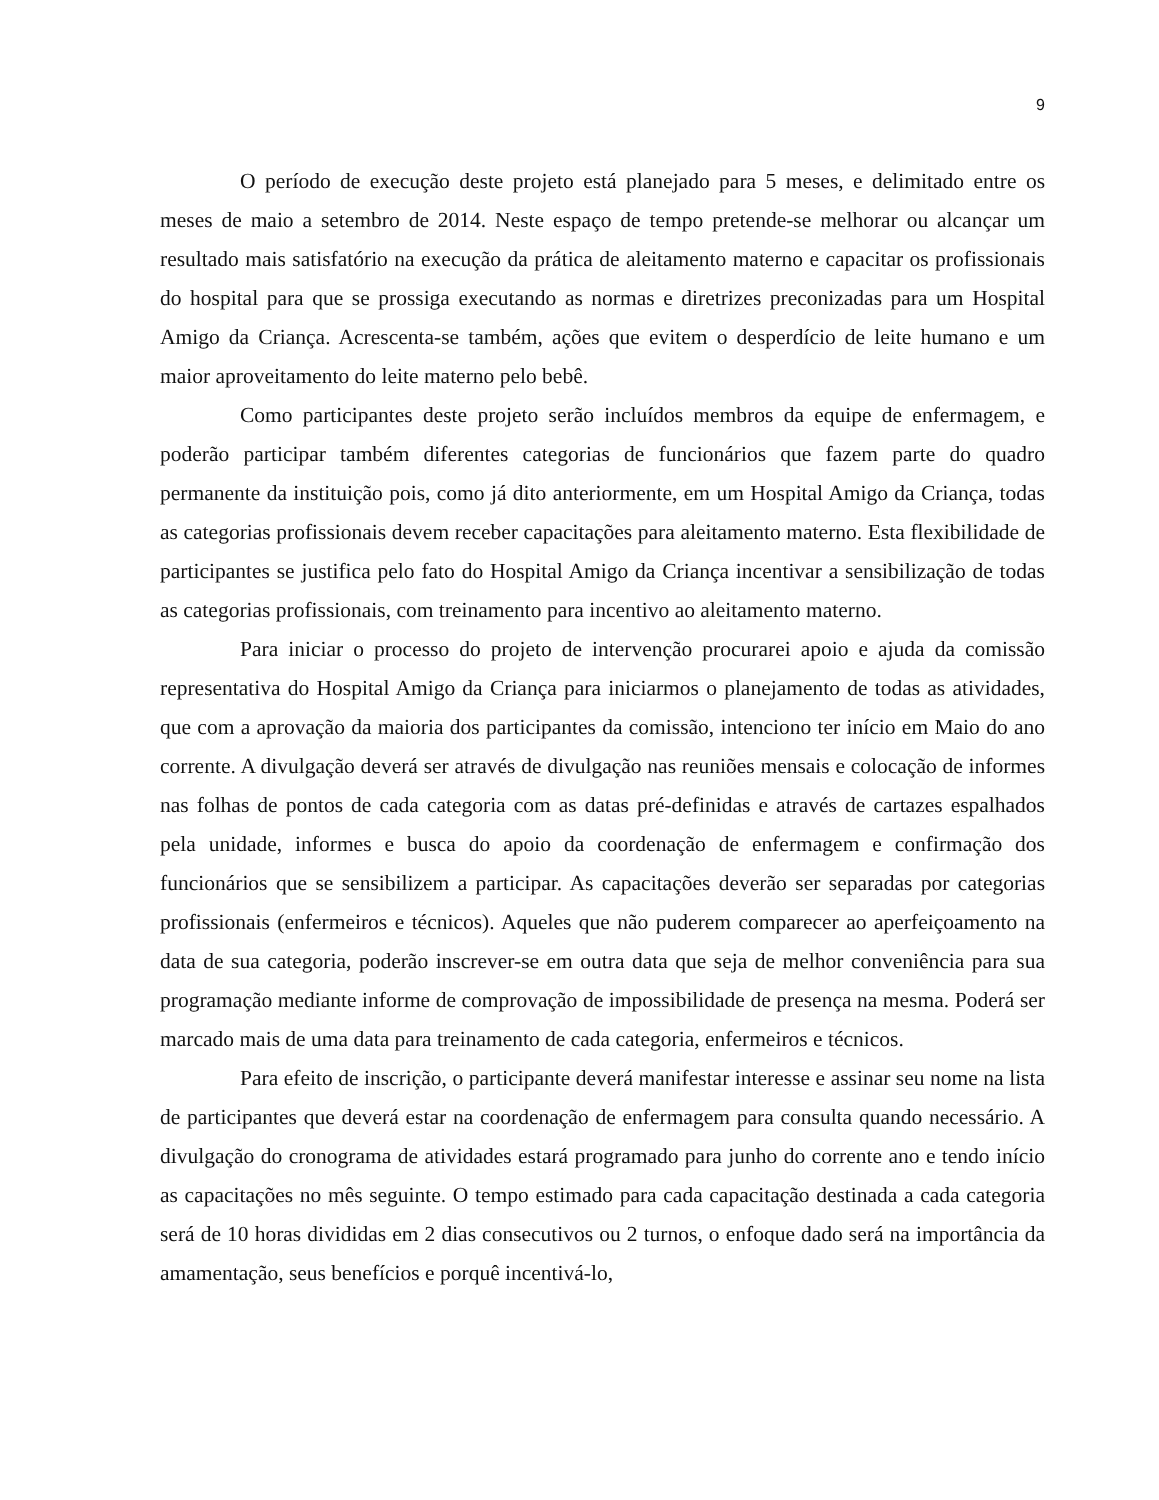9
O período de execução deste projeto está planejado para 5 meses, e delimitado entre os meses de maio a setembro de 2014. Neste espaço de tempo pretende-se melhorar ou alcançar um resultado mais satisfatório na execução da prática de aleitamento materno e capacitar os profissionais do hospital para que se prossiga executando as normas e diretrizes preconizadas para um Hospital Amigo da Criança. Acrescenta-se também, ações que evitem o desperdício de leite humano e um maior aproveitamento do leite materno pelo bebê.
Como participantes deste projeto serão incluídos membros da equipe de enfermagem, e poderão participar também diferentes categorias de funcionários que fazem parte do quadro permanente da instituição pois, como já dito anteriormente, em um Hospital Amigo da Criança, todas as categorias profissionais devem receber capacitações para aleitamento materno. Esta flexibilidade de participantes se justifica pelo fato do Hospital Amigo da Criança incentivar a sensibilização de todas as categorias profissionais, com treinamento para incentivo ao aleitamento materno.
Para iniciar o processo do projeto de intervenção procurarei apoio e ajuda da comissão representativa do Hospital Amigo da Criança para iniciarmos o planejamento de todas as atividades, que com a aprovação da maioria dos participantes da comissão, intenciono ter início em Maio do ano corrente. A divulgação deverá ser através de divulgação nas reuniões mensais e colocação de informes nas folhas de pontos de cada categoria com as datas pré-definidas e através de cartazes espalhados pela unidade, informes e busca do apoio da coordenação de enfermagem e confirmação dos funcionários que se sensibilizem a participar. As capacitações deverão ser separadas por categorias profissionais (enfermeiros e técnicos). Aqueles que não puderem comparecer ao aperfeiçoamento na data de sua categoria, poderão inscrever-se em outra data que seja de melhor conveniência para sua programação mediante informe de comprovação de impossibilidade de presença na mesma. Poderá ser marcado mais de uma data para treinamento de cada categoria, enfermeiros e técnicos.
Para efeito de inscrição, o participante deverá manifestar interesse e assinar seu nome na lista de participantes que deverá estar na coordenação de enfermagem para consulta quando necessário. A divulgação do cronograma de atividades estará programado para junho do corrente ano e tendo início as capacitações no mês seguinte. O tempo estimado para cada capacitação destinada a cada categoria será de 10 horas divididas em 2 dias consecutivos ou 2 turnos, o enfoque dado será na importância da amamentação, seus benefícios e porquê incentivá-lo,